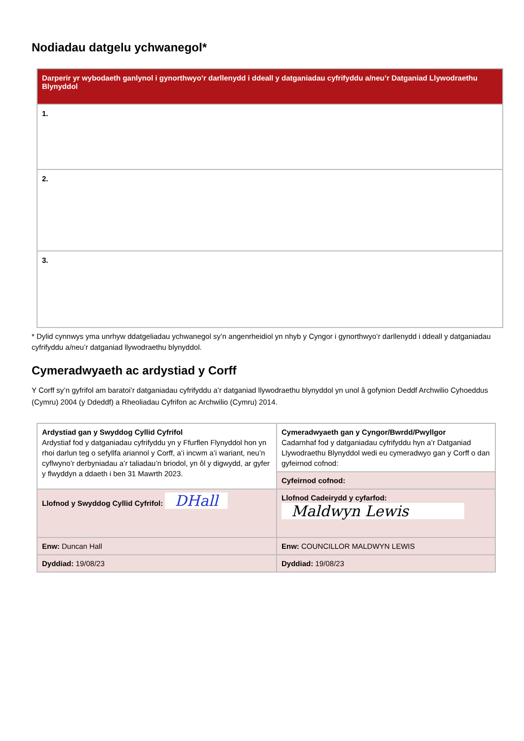Nodiadau datgelu ychwanegol*
| Darperir yr wybodaeth ganlynol i gynorthwyo’r darllenydd i ddeall y datganiadau cyfrifyddu a/neu’r Datganiad Llywodraethu Blynyddol |
| 1. |
| 2. |
| 3. |
* Dylid cynnwys yma unrhyw ddatgeliadau ychwanegol sy’n angenrheidiol yn nhyb y Cyngor i gynorthwyo’r darllenydd i ddeall y datganiadau cyfrifyddu a/neu’r datganiad llywodraethu blynyddol.
Cymeradwyaeth ac ardystiad y Corff
Y Corff sy’n gyfrifol am baratoi’r datganiadau cyfrifyddu a’r datganiad llywodraethu blynyddol yn unol â gofynion Deddf Archwilio Cyhoeddus (Cymru) 2004 (y Ddeddf) a Rheoliadau Cyfrifon ac Archwilio (Cymru) 2014.
| Ardystiad gan y Swyddog Cyllid Cyfrifol Ardystiaf fod y datganiadau cyfrifyddu yn y Ffurflen Flynyddol hon yn rhoi darlun teg o sefyllfa ariannol y Corff, a’i incwm a’i wariant, neu’n cyflwyno’r derbyniadau a’r taliadau’n briodol, yn ôl y digwydd, ar gyfer y flwyddyn a ddaeth i ben 31 Mawrth 2023. | Cymeradwyaeth gan y Cyngor/Bwrdd/Pwyllgor Cadarnhaf fod y datganiadau cyfrifyddu hyn a’r Datganiad Llywodraethu Blynyddol wedi eu cymeradwyo gan y Corff o dan gyfeirnod cofnod: |
| | Cyfeirnod cofnod: |
| Llofnod y Swyddog Cyllid Cyfrifol: DHall | Llofnod Cadeirydd y cyfarfod: Maldwyn Lewis |
| Enw: Duncan Hall | Enw: COUNCILLOR MALDWYN LEWIS |
| Dyddiad: 19/08/23 | Dyddiad: 19/08/23 |